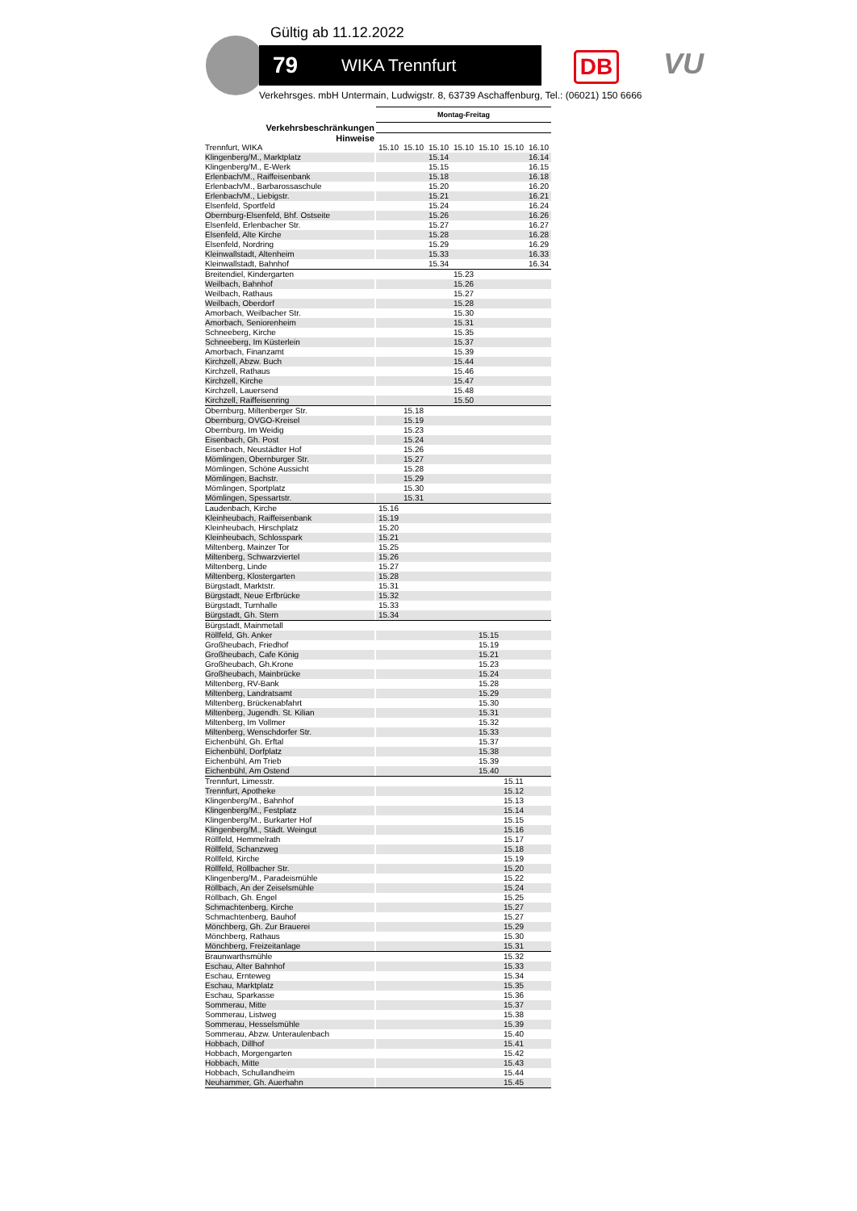Gültig ab 11.12.2022
79 WIKA Trennfurt DB VU
Verkehrsges. mbH Untermain, Ludwigstr. 8, 63739 Aschaffenburg, Tel.: (06021) 150 6666
| | | Montag-Freitag | | | | | | |
| --- | --- | --- | --- | --- | --- | --- | --- | --- |
| Verkehrsbeschränkungen | | | | | | | | |
| Hinweise | | | | | | | | |
| Trennfurt, WIKA | | 15.10 | 15.10 | 15.10 | 15.10 | 15.10 | 15.10 | 16.10 |
| Klingenberg/M., Marktplatz | | | | 15.14 | | | | 16.14 |
| Klingenberg/M., E-Werk | | | | 15.15 | | | | 16.15 |
| Erlenbach/M., Raiffeisenbank | | | | 15.18 | | | | 16.18 |
| Erlenbach/M., Barbarossaschule | | | | 15.20 | | | | 16.20 |
| Erlenbach/M., Liebigstr. | | | | 15.21 | | | | 16.21 |
| Elsenfeld, Sportfeld | | | | 15.24 | | | | 16.24 |
| Obernburg-Elsenfeld, Bhf. Ostseite | | | | 15.26 | | | | 16.26 |
| Elsenfeld, Erlenbacher Str. | | | | 15.27 | | | | 16.27 |
| Elsenfeld, Alte Kirche | | | | 15.28 | | | | 16.28 |
| Elsenfeld, Nordring | | | | 15.29 | | | | 16.29 |
| Kleinwallstadt, Altenheim | | | | 15.33 | | | | 16.33 |
| Kleinwallstadt, Bahnhof | | | | 15.34 | | | | 16.34 |
| Breitendiel, Kindergarten | | | | | 15.23 | | | |
| Weilbach, Bahnhof | | | | | 15.26 | | | |
| Weilbach, Rathaus | | | | | 15.27 | | | |
| Weilbach, Oberdorf | | | | | 15.28 | | | |
| Amorbach, Weilbacher Str. | | | | | 15.30 | | | |
| Amorbach, Seniorenheim | | | | | 15.31 | | | |
| Schneeberg, Kirche | | | | | 15.35 | | | |
| Schneeberg, Im Küsterlein | | | | | 15.37 | | | |
| Amorbach, Finanzamt | | | | | 15.39 | | | |
| Kirchzell, Abzw. Buch | | | | | 15.44 | | | |
| Kirchzell, Rathaus | | | | | 15.46 | | | |
| Kirchzell, Kirche | | | | | 15.47 | | | |
| Kirchzell, Lauersend | | | | | 15.48 | | | |
| Kirchzell, Raiffeisenring | | | | | 15.50 | | | |
| Obernburg, Miltenberger Str. | | | 15.18 | | | | | |
| Obernburg, OVGO-Kreisel | | | 15.19 | | | | | |
| Obernburg, Im Weidig | | | 15.23 | | | | | |
| Eisenbach, Gh. Post | | | 15.24 | | | | | |
| Eisenbach, Neustädter Hof | | | 15.26 | | | | | |
| Mömlingen, Obernburger Str. | | | 15.27 | | | | | |
| Mömlingen, Schöne Aussicht | | | 15.28 | | | | | |
| Mömlingen, Bachstr. | | | 15.29 | | | | | |
| Mömlingen, Sportplatz | | | 15.30 | | | | | |
| Mömlingen, Spessartstr. | | | 15.31 | | | | | |
| Laudenbach, Kirche | | 15.16 | | | | | | |
| Kleinheubach, Raiffeisenbank | | 15.19 | | | | | | |
| Kleinheubach, Hirschplatz | | 15.20 | | | | | | |
| Kleinheubach, Schlosspark | | 15.21 | | | | | | |
| Miltenberg, Mainzer Tor | | 15.25 | | | | | | |
| Miltenberg, Schwarzviertel | | 15.26 | | | | | | |
| Miltenberg, Linde | | 15.27 | | | | | | |
| Miltenberg, Klostergarten | | 15.28 | | | | | | |
| Bürgstadt, Marktstr. | | 15.31 | | | | | | |
| Bürgstadt, Neue Erfbrücke | | 15.32 | | | | | | |
| Bürgstadt, Turnhalle | | 15.33 | | | | | | |
| Bürgstadt, Gh. Stern | | 15.34 | | | | | | |
| Bürgstadt, Mainmetall | | | | | | | | |
| Röllfeld, Gh. Anker | | | | | | 15.15 | | |
| Großheubach, Friedhof | | | | | | 15.19 | | |
| Großheubach, Cafe König | | | | | | 15.21 | | |
| Großheubach, Gh.Krone | | | | | | 15.23 | | |
| Großheubach, Mainbrücke | | | | | | 15.24 | | |
| Miltenberg, RV-Bank | | | | | | 15.28 | | |
| Miltenberg, Landratsamt | | | | | | 15.29 | | |
| Miltenberg, Brückenabfahrt | | | | | | 15.30 | | |
| Miltenberg, Jugendh. St. Kilian | | | | | | 15.31 | | |
| Miltenberg, Im Vollmer | | | | | | 15.32 | | |
| Miltenberg, Wenschdorfer Str. | | | | | | 15.33 | | |
| Eichenbühl, Gh. Erftal | | | | | | 15.37 | | |
| Eichenbühl, Dorfplatz | | | | | | 15.38 | | |
| Eichenbühl, Am Trieb | | | | | | 15.39 | | |
| Eichenbühl, Am Ostend | | | | | | 15.40 | | |
| Trennfurt, Limesstr. | | | | | | | 15.11 | |
| Trennfurt, Apotheke | | | | | | | 15.12 | |
| Klingenberg/M., Bahnhof | | | | | | | 15.13 | |
| Klingenberg/M., Festplatz | | | | | | | 15.14 | |
| Klingenberg/M., Burkarter Hof | | | | | | | 15.15 | |
| Klingenberg/M., Städt. Weingut | | | | | | | 15.16 | |
| Röllfeld, Hemmelrath | | | | | | | 15.17 | |
| Röllfeld, Schanzweg | | | | | | | 15.18 | |
| Röllfeld, Kirche | | | | | | | 15.19 | |
| Röllfeld, Röllbacher Str. | | | | | | | 15.20 | |
| Klingenberg/M., Paradeismühle | | | | | | | 15.22 | |
| Röllbach, An der Zeiselsmühle | | | | | | | 15.24 | |
| Röllbach, Gh. Engel | | | | | | | 15.25 | |
| Schmachtenberg, Kirche | | | | | | | 15.27 | |
| Schmachtenberg, Bauhof | | | | | | | 15.27 | |
| Mönchberg, Gh. Zur Brauerei | | | | | | | 15.29 | |
| Mönchberg, Rathaus | | | | | | | 15.30 | |
| Mönchberg, Freizeitanlage | | | | | | | 15.31 | |
| Braunwarthsmühle | | | | | | | 15.32 | |
| Eschau, Alter Bahnhof | | | | | | | 15.33 | |
| Eschau, Ernteweg | | | | | | | 15.34 | |
| Eschau, Marktplatz | | | | | | | 15.35 | |
| Eschau, Sparkasse | | | | | | | 15.36 | |
| Sommerau, Mitte | | | | | | | 15.37 | |
| Sommerau, Listweg | | | | | | | 15.38 | |
| Sommerau, Hesselsmühle | | | | | | | 15.39 | |
| Sommerau, Abzw. Unteraulenbach | | | | | | | 15.40 | |
| Hobbach, Dillhof | | | | | | | 15.41 | |
| Hobbach, Morgengarten | | | | | | | 15.42 | |
| Hobbach, Mitte | | | | | | | 15.43 | |
| Hobbach, Schullandheim | | | | | | | 15.44 | |
| Neuhammer, Gh. Auerhahn | | | | | | | 15.45 | |